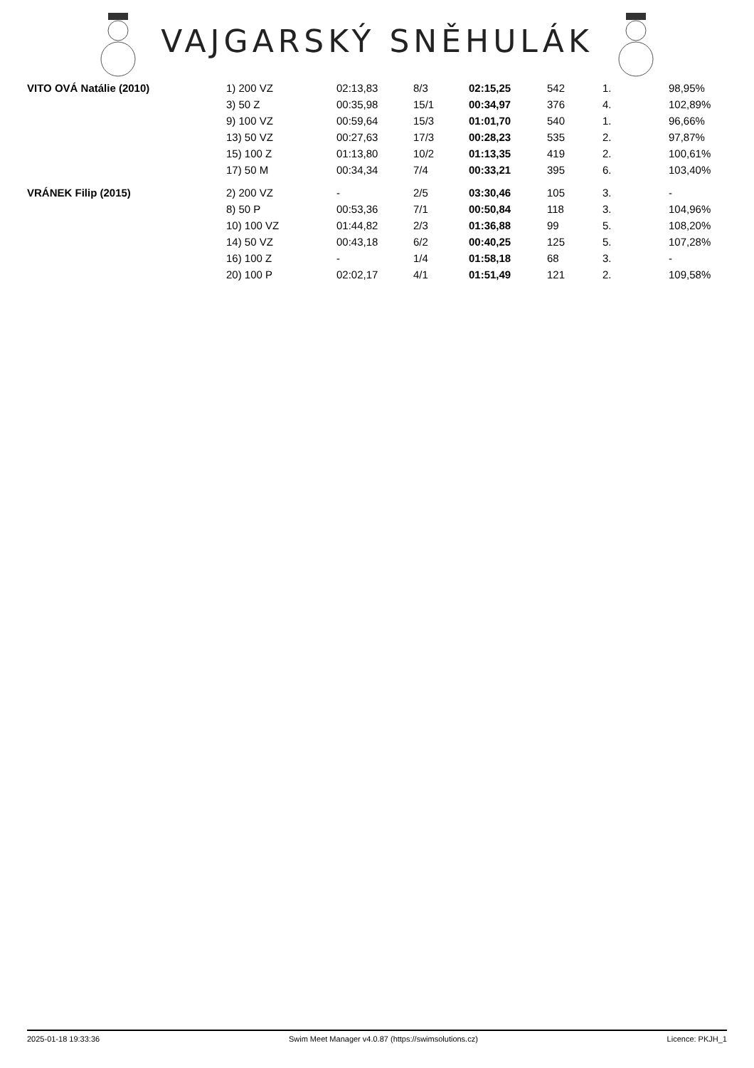VAJGARSKÝ SNĚHULÁK
| VITO OVÁ Natálie (2010) | 1) 200 VZ | 02:13,83 | 8/3 | 02:15,25 | 542 | 1. | 98,95% |
| | 3) 50 Z | 00:35,98 | 15/1 | 00:34,97 | 376 | 4. | 102,89% |
| | 9) 100 VZ | 00:59,64 | 15/3 | 01:01,70 | 540 | 1. | 96,66% |
| | 13) 50 VZ | 00:27,63 | 17/3 | 00:28,23 | 535 | 2. | 97,87% |
| | 15) 100 Z | 01:13,80 | 10/2 | 01:13,35 | 419 | 2. | 100,61% |
| | 17) 50 M | 00:34,34 | 7/4 | 00:33,21 | 395 | 6. | 103,40% |
| VRÁNEK Filip (2015) | 2) 200 VZ | - | 2/5 | 03:30,46 | 105 | 3. | - |
| | 8) 50 P | 00:53,36 | 7/1 | 00:50,84 | 118 | 3. | 104,96% |
| | 10) 100 VZ | 01:44,82 | 2/3 | 01:36,88 | 99 | 5. | 108,20% |
| | 14) 50 VZ | 00:43,18 | 6/2 | 00:40,25 | 125 | 5. | 107,28% |
| | 16) 100 Z | - | 1/4 | 01:58,18 | 68 | 3. | - |
| | 20) 100 P | 02:02,17 | 4/1 | 01:51,49 | 121 | 2. | 109,58% |
2025-01-18 19:33:36 Swim Meet Manager v4.0.87 (https://swimsolutions.cz) Licence: PKJH_1